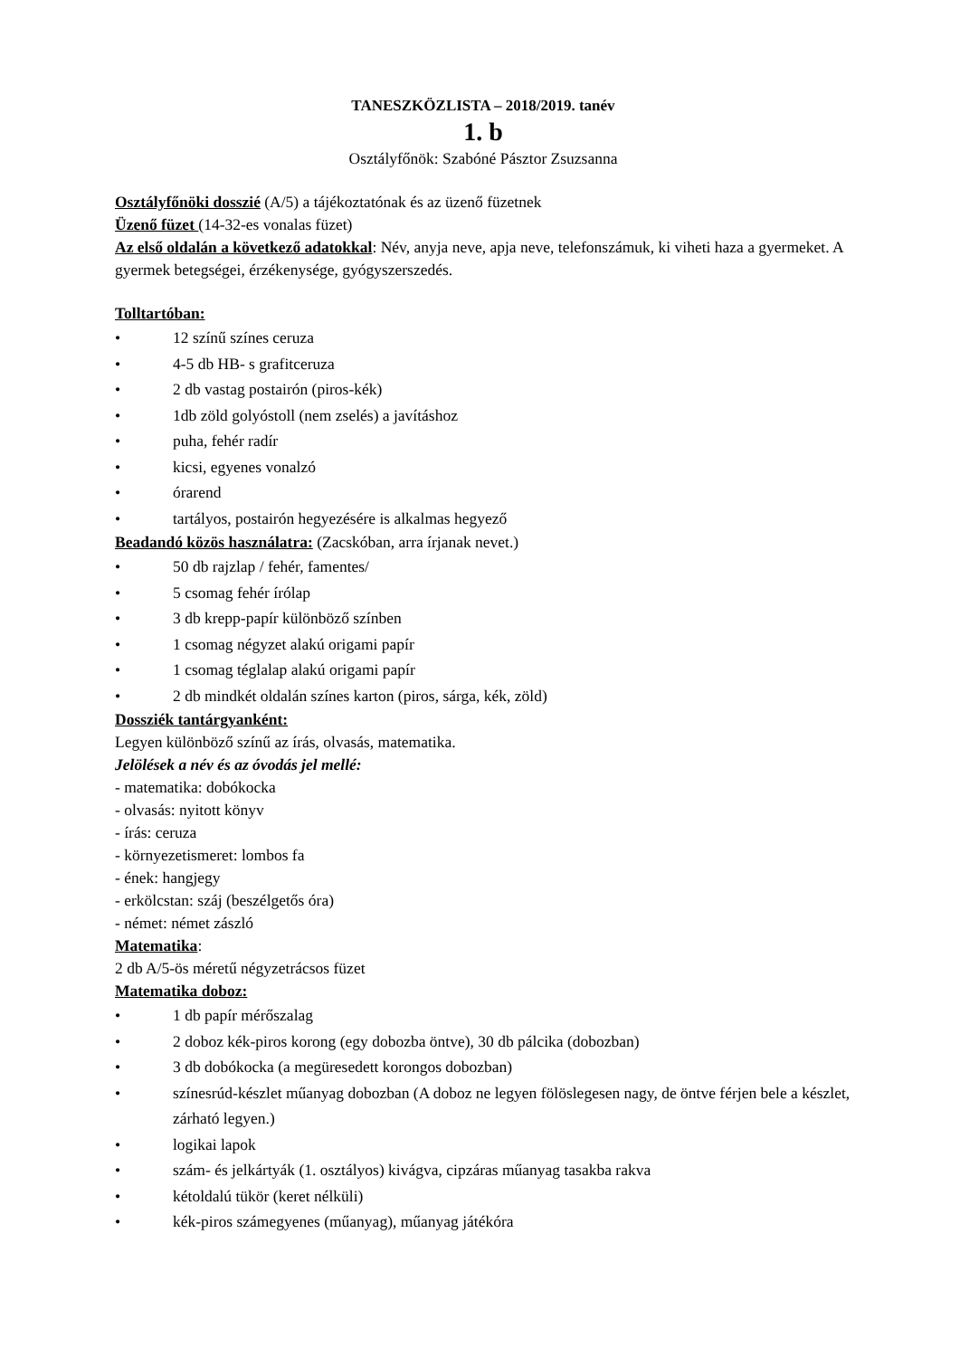TANESZKÖZLISTA – 2018/2019. tanév
1. b
Osztályfőnök: Szabóné Pásztor Zsuzsanna
Osztályfőnöki dosszié (A/5) a tájékoztatónak és az üzenő füzetnek
Üzenő füzet (14-32-es vonalas füzet)
Az első oldalán a következő adatokkal: Név, anyja neve, apja neve, telefonszámuk, ki viheti haza a gyermeket. A gyermek betegségei, érzékenysége, gyógyszerszedés.
Tolltartóban:
• 12 színű színes ceruza
• 4-5 db HB- s grafitceruza
• 2 db vastag postairón (piros-kék)
• 1db zöld golyóstoll (nem zselés) a javításhoz
• puha, fehér radír
• kicsi, egyenes vonalzó
• órarend
• tartályos, postairón hegyezésére is alkalmas hegyező
Beadandó közös használatra: (Zacskóban, arra írjanak nevet.)
• 50 db rajzlap / fehér, famentes/
• 5 csomag fehér írólap
• 3 db krepp-papír különböző színben
• 1 csomag négyzet alakú origami papír
• 1 csomag téglalap alakú origami papír
• 2 db mindkét oldalán színes karton (piros, sárga, kék, zöld)
Dossziék tantárgyanként:
Legyen különböző színű az írás, olvasás, matematika.
Jelölések a név és az óvodás jel mellé:
- matematika: dobókocka
- olvasás: nyitott könyv
- írás: ceruza
- környezetismeret: lombos fa
- ének: hangjegy
- erkölcstan: száj (beszélgetős óra)
- német: német zászló
Matematika:
2 db A/5-ös méretű négyzetrácsos füzet
Matematika doboz:
• 1 db papír mérőszalag
• 2 doboz kék-piros korong (egy dobozba öntve), 30 db pálcika (dobozban)
• 3 db dobókocka (a megüresedett korongos dobozban)
• színesrúd-készlet műanyag dobozban (A doboz ne legyen fölöslegesen nagy, de öntve férjen bele a készlet, zárható legyen.)
• logikai lapok
• szám- és jelkártyák (1. osztályos) kivágva, cipzáras műanyag tasakba rakva
• kétoldalú tükör (keret nélküli)
• kék-piros számegyenes (műanyag), műanyag játékóra